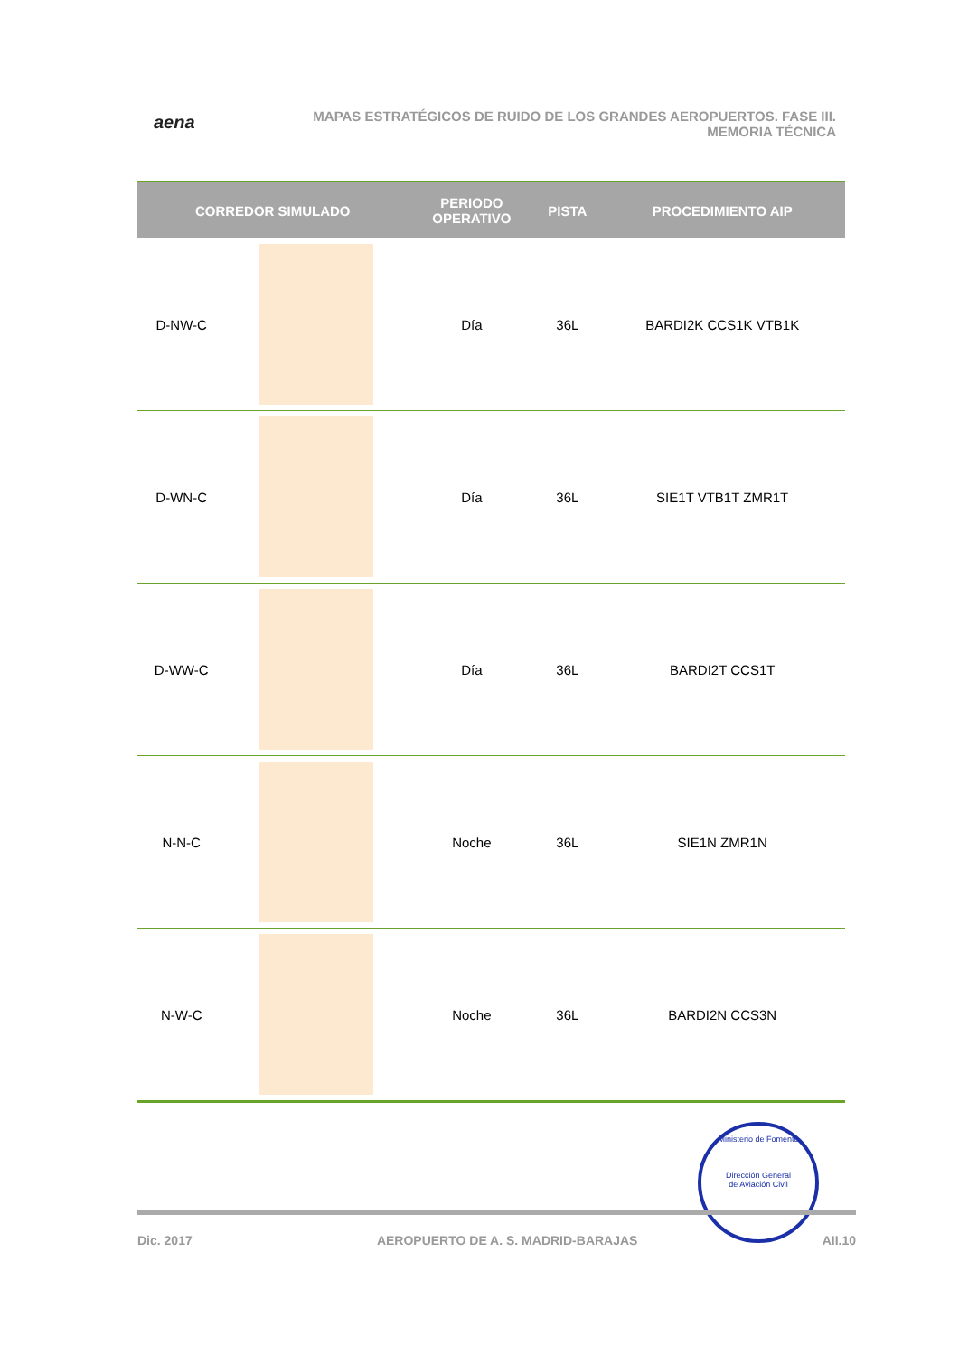aena
MAPAS ESTRATÉGICOS DE RUIDO DE LOS GRANDES AEROPUERTOS. FASE III.
MEMORIA TÉCNICA
| CORREDOR SIMULADO | | PERIODO OPERATIVO | PISTA | PROCEDIMIENTO AIP |
| --- | --- | --- | --- | --- |
| D-NW-C | | Día | 36L | BARDI2K CCS1K VTB1K |
| D-WN-C | | Día | 36L | SIE1T VTB1T ZMR1T |
| D-WW-C | | Día | 36L | BARDI2T CCS1T |
| N-N-C | | Noche | 36L | SIE1N ZMR1N |
| N-W-C | | Noche | 36L | BARDI2N CCS3N |
Ministerio de Fomento
Dirección General
de Aviación Civil
Dic. 2017 AEROPUERTO DE A. S. MADRID-BARAJAS AII.10